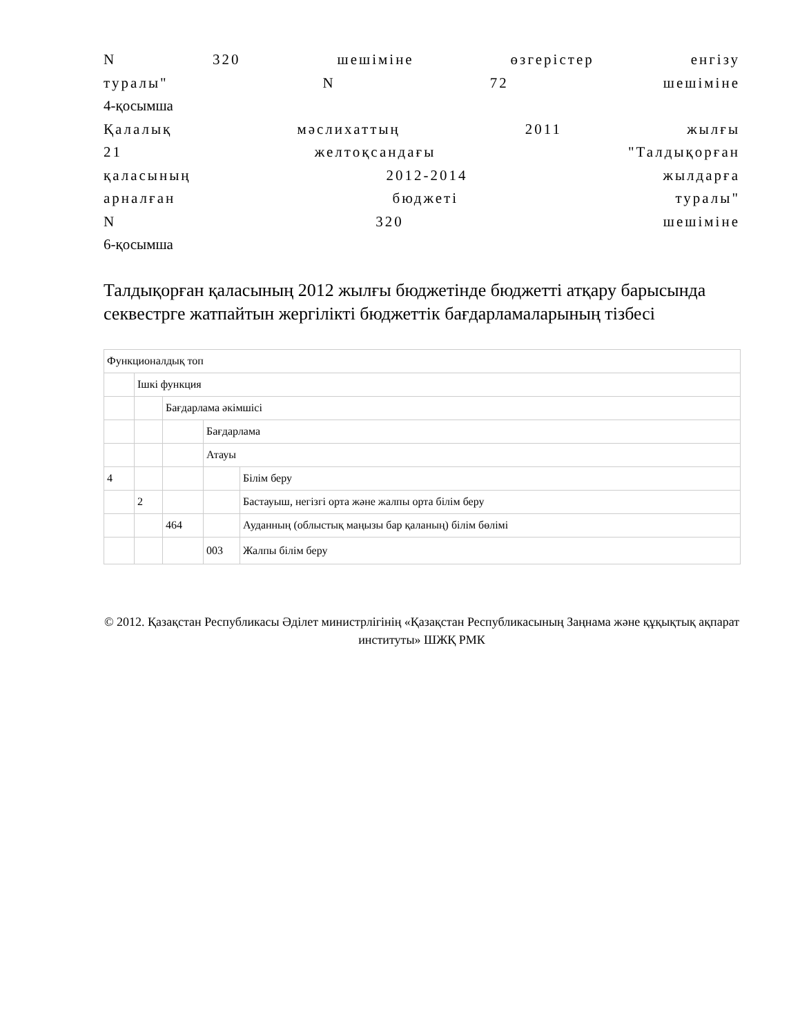N 320 шешіміне өзгерістер енгізу
туралы" N 72 шешіміне
4-қосымша
Қалалық мәслихаттың 2011 жылғы
21 желтоқсандағы "Талдықорған
қаласының 2012-2014 жылдарға
арналған бюджеті туралы"
N 320 шешіміне
6-қосымша
Талдықорған қаласының 2012 жылғы бюджетінде бюджетті атқару барысында секвестрге жатпайтын жергілікті бюджеттік бағдарламаларының тізбесі
| Функционалдық топ | | | | |
| | Ішкі функция | | | |
| | | Бағдарлама әкімшісі | | |
| | | | Бағдарлама | |
| | | | Атауы | |
| 4 | | | | Білім беру |
| | 2 | | | Бастауыш, негізгі орта және жалпы орта білім беру |
| | | 464 | | Ауданның (облыстық маңызы бар қаланың) білім бөлімі |
| | | | 003 | Жалпы білім беру |
© 2012. Қазақстан Республикасы Әділет министрлігінің «Қазақстан Республикасының Заңнама және құқықтық ақпарат институты» ШЖҚ РМК